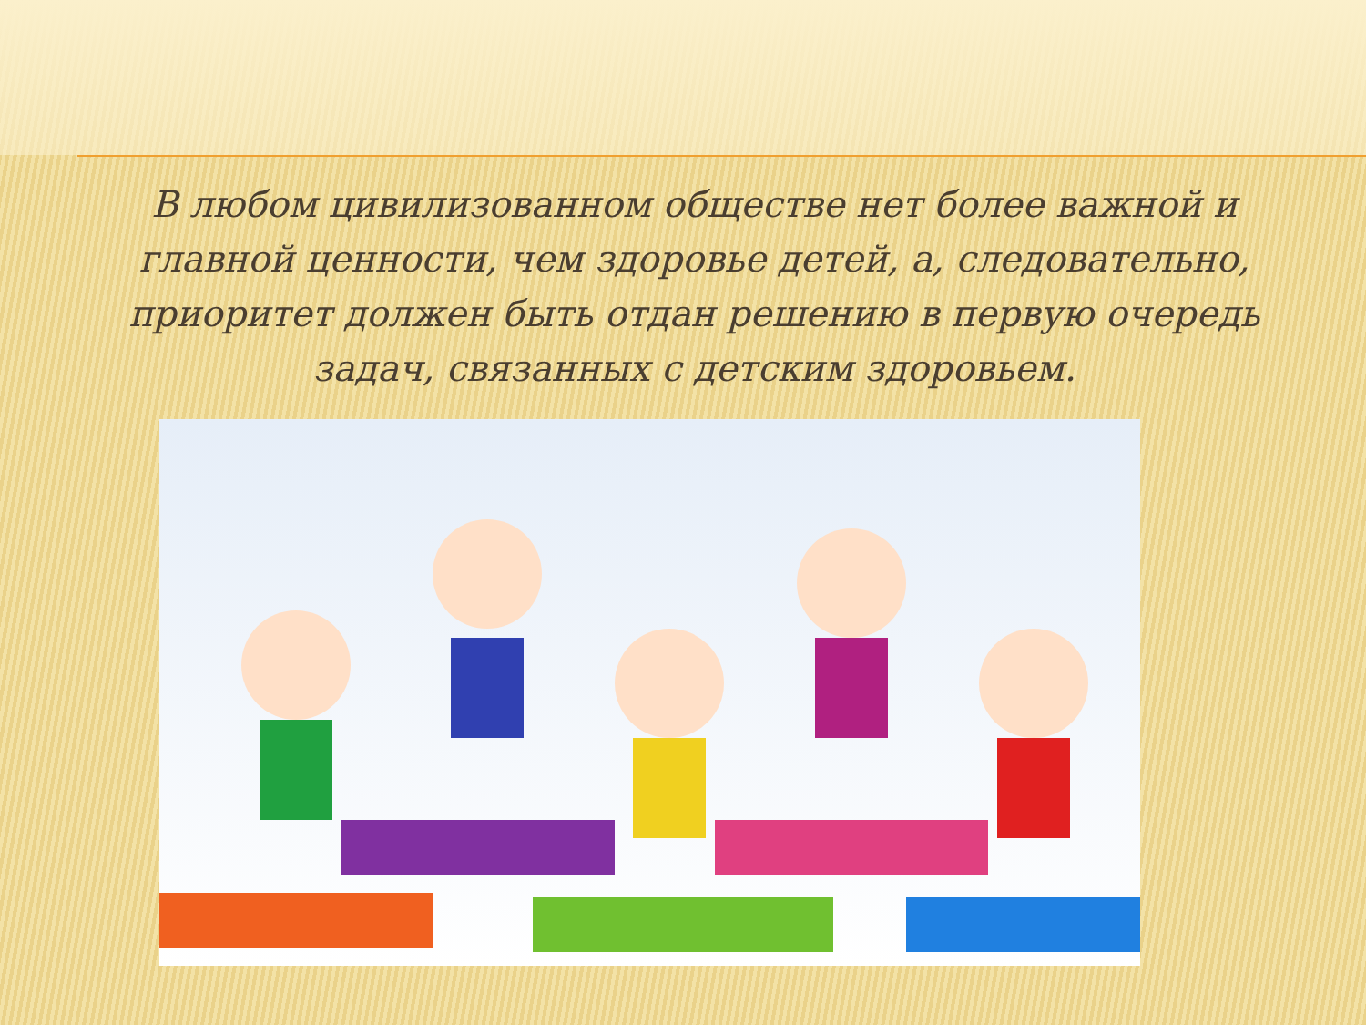В любом цивилизованном обществе нет более важной и главной ценности, чем здоровье детей, а, следовательно, приоритет должен быть отдан решению в первую очередь задач, связанных с детским здоровьем.